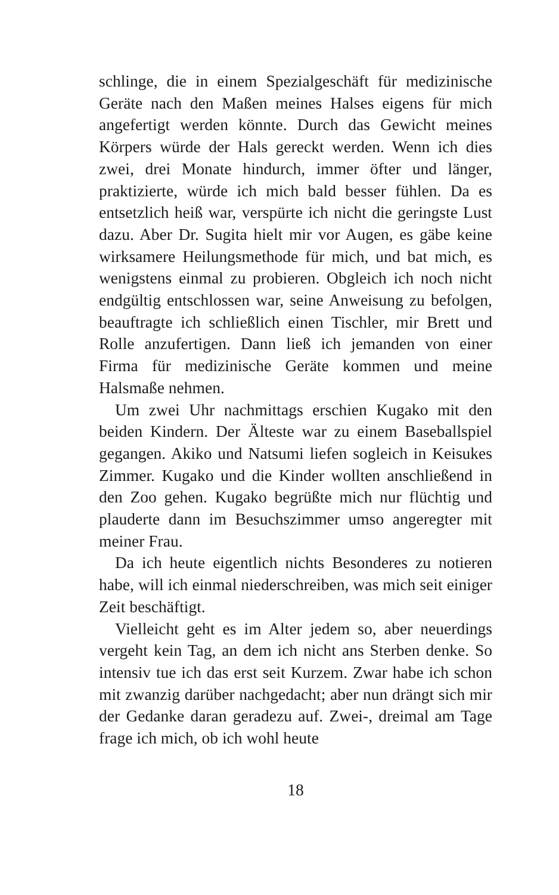schlinge, die in einem Spezialgeschäft für medizinische Geräte nach den Maßen meines Halses eigens für mich angefertigt werden könnte. Durch das Gewicht meines Körpers würde der Hals gereckt werden. Wenn ich dies zwei, drei Monate hindurch, immer öfter und länger, praktizierte, würde ich mich bald besser fühlen. Da es entsetzlich heiß war, verspürte ich nicht die geringste Lust dazu. Aber Dr. Sugita hielt mir vor Augen, es gäbe keine wirksamere Heilungsmethode für mich, und bat mich, es wenigstens einmal zu probieren. Obgleich ich noch nicht endgültig entschlossen war, seine Anweisung zu befolgen, beauftragte ich schließlich einen Tischler, mir Brett und Rolle anzufertigen. Dann ließ ich jemanden von einer Firma für medizinische Geräte kommen und meine Halsmaße nehmen.
Um zwei Uhr nachmittags erschien Kugako mit den beiden Kindern. Der Älteste war zu einem Baseballspiel gegangen. Akiko und Natsumi liefen sogleich in Keisukes Zimmer. Kugako und die Kinder wollten anschließend in den Zoo gehen. Kugako begrüßte mich nur flüchtig und plauderte dann im Besuchszimmer umso angeregter mit meiner Frau.
Da ich heute eigentlich nichts Besonderes zu notieren habe, will ich einmal niederschreiben, was mich seit einiger Zeit beschäftigt.
Vielleicht geht es im Alter jedem so, aber neuerdings vergeht kein Tag, an dem ich nicht ans Sterben denke. So intensiv tue ich das erst seit Kurzem. Zwar habe ich schon mit zwanzig darüber nachgedacht; aber nun drängt sich mir der Gedanke daran geradezu auf. Zwei-, dreimal am Tage frage ich mich, ob ich wohl heute
18